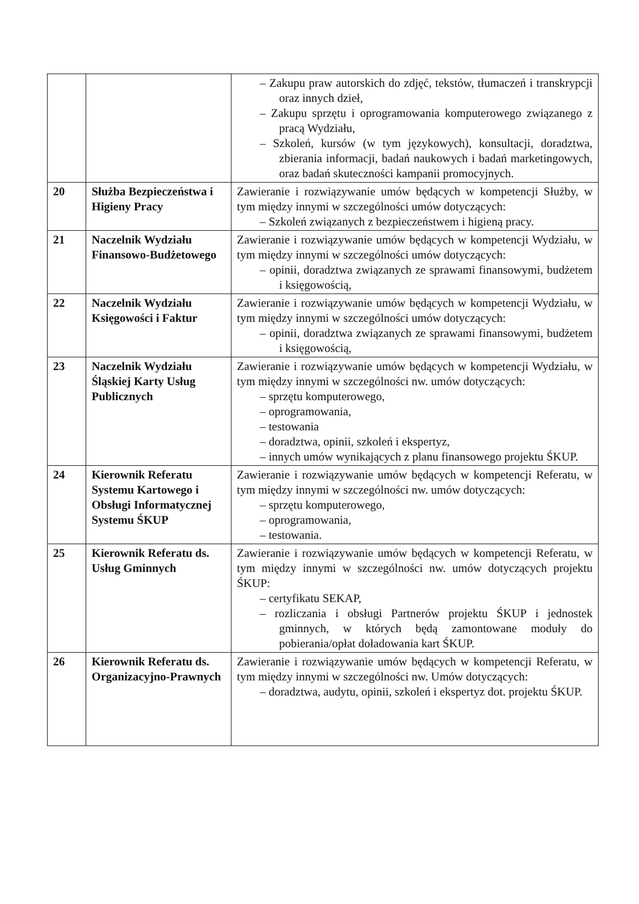| | | – Zakupu praw autorskich do zdjęć, tekstów, tłumaczeń i transkrypcji oraz innych dzieł, – Zakupu sprzętu i oprogramowania komputerowego związanego z pracą Wydziału, – Szkoleń, kursów (w tym językowych), konsultacji, doradztwa, zbierania informacji, badań naukowych i badań marketingowych, oraz badań skuteczności kampanii promocyjnych. |
| 20 | Służba Bezpieczeństwa i Higieny Pracy | Zawieranie i rozwiązywanie umów będących w kompetencji Służby, w tym między innymi w szczególności umów dotyczących: – Szkoleń związanych z bezpieczeństwem i higieną pracy. |
| 21 | Naczelnik Wydziału Finansowo-Budżetowego | Zawieranie i rozwiązywanie umów będących w kompetencji Wydziału, w tym między innymi w szczególności umów dotyczących: – opinii, doradztwa związanych ze sprawami finansowymi, budżetem i księgowością, |
| 22 | Naczelnik Wydziału Księgowości i Faktur | Zawieranie i rozwiązywanie umów będących w kompetencji Wydziału, w tym między innymi w szczególności umów dotyczących: – opinii, doradztwa związanych ze sprawami finansowymi, budżetem i księgowością, |
| 23 | Naczelnik Wydziału Śląskiej Karty Usług Publicznych | Zawieranie i rozwiązywanie umów będących w kompetencji Wydziału, w tym między innymi w szczególności nw. umów dotyczących: – sprzętu komputerowego, – oprogramowania, – testowania – doradztwa, opinii, szkoleń i ekspertyz, – innych umów wynikających z planu finansowego projektu ŚKUP. |
| 24 | Kierownik Referatu Systemu Kartowego i Obsługi Informatycznej Systemu ŚKUP | Zawieranie i rozwiązywanie umów będących w kompetencji Referatu, w tym między innymi w szczególności nw. umów dotyczących: – sprzętu komputerowego, – oprogramowania, – testowania. |
| 25 | Kierownik Referatu ds. Usług Gminnych | Zawieranie i rozwiązywanie umów będących w kompetencji Referatu, w tym między innymi w szczególności nw. umów dotyczących projektu ŚKUP: – certyfikatu SEKAP, – rozliczania i obsługi Partnerów projektu ŚKUP i jednostek gminnych, w których będą zamontowane moduły do pobierania/opłat doładowania kart ŚKUP. |
| 26 | Kierownik Referatu ds. Organizacyjno-Prawnych | Zawieranie i rozwiązywanie umów będących w kompetencji Referatu, w tym między innymi w szczególności nw. Umów dotyczących: – doradztwa, audytu, opinii, szkoleń i ekspertyz dot. projektu ŚKUP. |